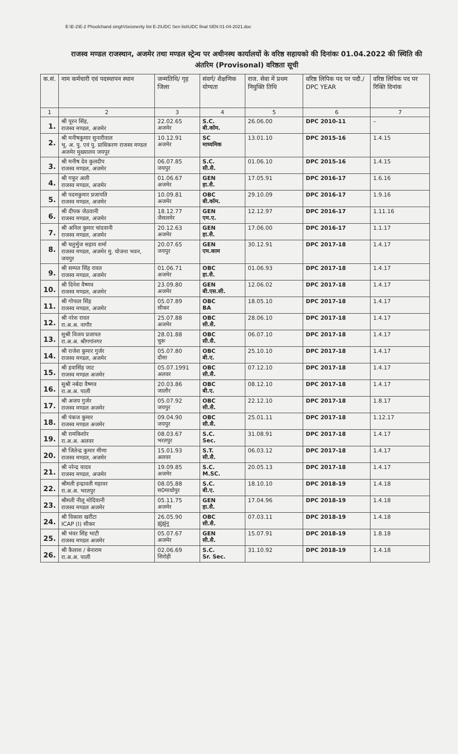E:\E-2\E-2 Phoolchand singh\Seionerity list E-2\UDC Sen list\UDC final SEN 01-04-2021.doc
राजस्व मण्डल राजस्थान, अजमेर तथा मण्डल स्ट्रेन्थ पर अधीनस्थ कार्यालयों के वरिष्ठ सहायको की दिनांकः 01.04.2022 की स्थिति की अंतरिम (Provisonal) वरिष्ठता सूची
| क.सं. | नाम कर्मचारी एवं पदस्थापन स्थान | जन्मतिथि/ गृह जिला | संवर्ग/ शैक्षणिक योग्यता | राज. सेवा में प्रथम नियुक्ति तिथि | वरिष्ठ लिपिक पद पर पदौ./ DPC YEAR | वरिष्ठ लिपिक पद पर रिक्ति दिनांक |
| --- | --- | --- | --- | --- | --- | --- |
| 1 | 2 | 3 | 4 | 5 | 6 | 7 |
| 1. | श्री पूरन सिंह, राजस्व मण्डल, अजमेर | 22.02.65 अजमेर | S.C. बी.कॉम. | 26.06.00 | DPC 2010-11 | – |
| 2. | श्री मनीषकुमार सुनारीवाल भू. अ. पु. एवं पु. प्राधिकरण राजस्व मण्डल अजमेर मुख्यालय जयपुर | 10.12.91 अजमेर | SC माध्यमिक | 13.01.10 | DPC 2015-16 | 1.4.15 |
| 3. | श्री मनीष देव कुलदीप राजस्व मण्डल, अजमेर | 06.07.85 जयपुर | S.C. सी.सै. | 01.06.10 | DPC 2015-16 | 1.4.15 |
| 4. | श्री गफूर अली राजस्व मण्डल, अजमेर | 01.06.67 अजमेर | GEN हा.सै. | 17.05.91 | DPC 2016-17 | 1.6.16 |
| 5. | श्री पदमकुमार प्रजापति राजस्व मण्डल, अजमेर | 10.09.81 अजमेर | OBC बी.कॉम. | 29.10.09 | DPC 2016-17 | 1.9.16 |
| 6. | श्री दीपक जेठवानी राजस्व मण्डल, अजमेर | 18.12.77 जैसलमेर | GEN एम.ए. | 12.12.97 | DPC 2016-17 | 1.11.16 |
| 7. | श्री अनिल कुमार चांदवानी राजस्व मण्डल, अजमेर | 20.12.63 अजमेर | GEN हा.सै. | 17.06.00 | DPC 2016-17 | 1.1.17 |
| 8. | श्री चतुर्भुज सहाय शर्मा राजस्व मण्डल, अजमेर मु. योजना भवन, जयपुर | 20.07.65 जयपुर | GEN एम.काम | 30.12.91 | DPC 2017-18 | 1.4.17 |
| 9. | श्री सम्पत सिंह रावत राजस्व मण्डल, अजमेर | 01.06.71 अजमेर | OBC हा.सै. | 01.06.93 | DPC 2017-18 | 1.4.17 |
| 10. | श्री दिनेश वैष्णव राजस्व मण्डल, अजमेर | 23.09.80 अजमेर | GEN बी.एस.सी. | 12.06.02 | DPC 2017-18 | 1.4.17 |
| 11. | श्री गोपाल सिंह राजस्व मण्डल, अजमेर | 05.07.89 सीकर | OBC BA | 18.05.10 | DPC 2017-18 | 1.4.17 |
| 12. | श्री नरेश रावत रा.अ.अ. नागौर | 25.07.88 अजमेर | OBC सी.सै. | 28.06.10 | DPC 2017-18 | 1.4.17 |
| 13. | सुश्री विजय प्रजापत रा.अ.अ. श्रीगगांनगर | 28.01.88 चुरू | OBC सी.सै. | 06.07.10 | DPC 2017-18 | 1.4.17 |
| 14. | श्री राजेश कुमार गुर्जर राजस्व मण्डल, अजमेर | 05.07.80 दौसा | OBC बी.ए. | 25.10.10 | DPC 2017-18 | 1.4.17 |
| 15. | श्री हवासिंह जाट राजस्व मण्डल अजमेर | 05.07.1991 अलवर | OBC सी.सै. | 07.12.10 | DPC 2017-18 | 1.4.17 |
| 16. | सुश्री नर्बदा वैष्णव रा.अ.अ. पाली | 20.03.86 जालौर | OBC बी.ए. | 08.12.10 | DPC 2017-18 | 1.4.17 |
| 17. | श्री अजय गुर्जर राजस्व मण्डल अजमेर | 05.07.92 जयपुर | OBC सी.सै. | 22.12.10 | DPC 2017-18 | 1.8.17 |
| 18. | श्री पंकज कुमार राजस्व मण्डल अजमेर | 09.04.90 जयपुर | OBC सी.सै. | 25.01.11 | DPC 2017-18 | 1.12.17 |
| 19. | श्री रामकिशोर रा.अ.अ. अलवर | 08.03.67 भरतपुर | S.C. Sec. | 31.08.91 | DPC 2017-18 | 1.4.17 |
| 20. | श्री जितेन्द्र कुमार मीणा राजस्व मण्डल, अजमेर | 15.01.93 अलवर | S.T. सी.सै. | 06.03.12 | DPC 2017-18 | 1.4.17 |
| 21. | श्री नरेन्द्र यादव राजस्व मण्डल, अजमेर | 19.09.85 अजमेर | S.C. M.SC. | 20.05.13 | DPC 2017-18 | 1.4.17 |
| 22. | श्रीमती इन्द्रावती महावर रा.अ.अ. भरतपुर | 08.05.88 स0माधोपुर | S.C. बी.ए. | 18.10.10 | DPC 2018-19 | 1.4.18 |
| 23. | श्रीमती नीलू मोदियानी राजस्व मण्डल अजमेर | 05.11.75 अजमेर | GEN हा.सै. | 17.04.96 | DPC 2018-19 | 1.4.18 |
| 24. | श्री विकास खरींटा ICAP (I) सीकर | 26.05.90 झुंझुंनू | OBC सी.सै. | 07.03.11 | DPC 2018-19 | 1.4.18 |
| 25. | श्री भंवर सिंह भाटी राजस्व मण्डल अजमेर | 05.07.67 अजमेर | GEN सी.सै. | 15.07.91 | DPC 2018-19 | 1.8.18 |
| 26. | श्री कैलाश / बेनाराम रा.अ.अ. पाली | 02.06.69 सिरोही | S.C. Sr. Sec. | 31.10.92 | DPC 2018-19 | 1.4.18 |